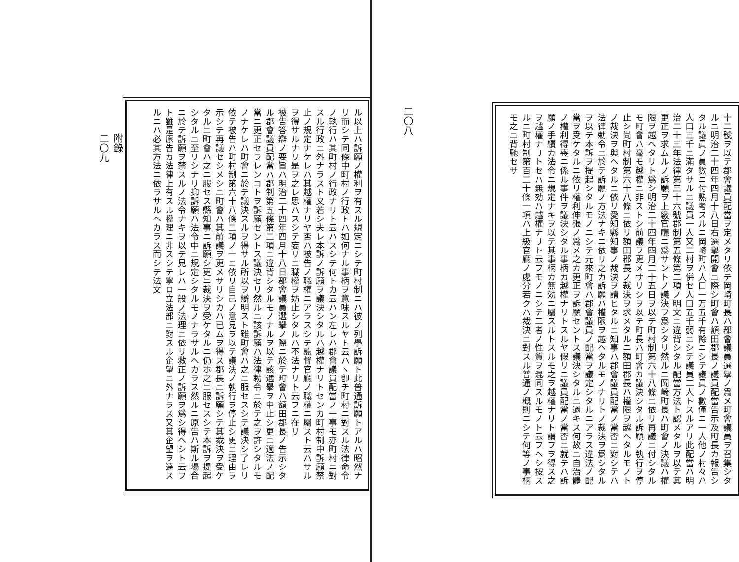十二號ヲ以テ郡會議員配當ヲ定メタリ依テ岡崎町長ハ郡會議員選擧ノ爲メ町會議員ヲ召集シタルニ明治二十四年四月十八日右選擧開會ニ際シ町會ハ額田郡長ノ議員配當告示及町長カ報告シタル議員ノ員數ニ付熟考スルニ岡崎町ハ人口一万五千有餘ニシテ議員ノ數僅ニ一人他ノ村々ハ人口三千ニ滿タサルニ議員一人又二村ヲ併セ人口五千弱ニシテ議員二人トスルアリ此配當ハ明治二十三年法律第三十六號郡制第五條第二項ノ明文ニ違背シタル配當方法ト認メタルヲ以テ其更正ヲ求ムルノ訴願ヲ上級官廳ニ爲サントノ議決ヲ爲シタリ然ルニ岡崎町長ハ町會ノ決議ハ權限ヲ越ヘタリト爲シ明治二十四年四月二十五日ヲ以テ町村制第六十八條ニ依リ再議ニ付シタルモ町會ハ毫モ越權ニ非ストシ前議ヲ更メサリシヲ以テ町長ハ町會カ議決シタル訴願ノ執行ヲ停止シ尚町村制第六十八條ニ依リ額田郡長ノ裁決ヲ求メタルニ額田郡長ハ權限ヲ越ヘタルモノトノ裁決ヲ與ヘタルニ依リ愛知縣知事ノ裁決ヲ請ヒタルニ知事ハ郡會議員配當ノ當否ニ對シテハ法律勅令ニ於テ訴願ノ方法ナキニ依リ之カ訴願ハ權限ヲ越ヘタルモノナリトノ裁決ヲ爲シタルヲ以テ本訴ヲ提起シタルモノニシテ元來町會ハ郡會議員ノ配當ヲ議定シタルニアラス違法ノ配當ヲ受ケタルニ依リ權利伸張ノ爲メ之カ更正ヲ訴願セントス議決シタルニ過キス何故ニ自治體ノ權利得喪ニ係ル事件ヲ議決シタル事柄カ越權ナリトスルヤ假リニ議員配當ノ當否ニ就テハ訴願ノ手續カ法令ニ規定ナキヲ以テ其事柄カ無効ニ屬スルトスルモ之ヲ越權ナリト謂フヲ得ス之ヲ越權ナリトセハ無効ハ越權ナリト云フモノニシテ二者ノ性質ヲ混同スルモノト云フヘシ按スルニ町村制第百二十條一項ハ上級官廳ノ處分若クハ裁決ニ對スル普通ノ概則ニシテ何等ノ事柄モ之ニ背馳セサ
二〇八
ル以上ハ訴願ノ權利ヲ有スル規定ニシテ町村制ニハ彼ノ列擧訴願ト此普通訴願トアルハ昭然ナリ而シテ同條中町村ノ行政トハ如何ナル事柄ヲ意味スルヤト云ハヽ卽チ町村ニ對スル法律命令ノ執行ハ其町村ノ行政ナリト云ハスシテ何トカ云ハン左レハ郡會議員配當ノ一事モ亦町村ニ對スル行政ニ外ナラスト又若シ夫レ本訴ノ訴願ヲ議決シタルハ越權ナリトセンカ町村制中訴願禁止ノ規定ナケレハ其越權ナリヤ否ハ被告ノ職權ニアラスシテ監督官廳ノ職權ニ屬スト云ハサルヲ得サルナリ是ヲ之レ思ハスシテ妄リニ職權ヲ妨止シタルハ不法ナリト云フニ在リ
被告答辯ノ要旨ハ明治二十四年四月十八日郡會議員選擧ノ際ニ於テ町會ハ額田郡長ノ告示シタル郡會議員配當ハ郡制第五條第二項ニ違背シタルモノナルヲ以テ該選擧ヲ中止シ更ニ適法ノ配當ニ更正セラレンコトヲ訴願セントス議決セリ然ルニ該訴願ハ法律勅令ニ於テ之ヲ許シタルモノナケレハ町會ニ於テ議決スルヲ得サル所以ヲ辯明スト雖町會ハ之ニ服セスシテ議決シ了レリ依テ被告ハ町村制第六十八條二項ノ一ニ依リ自己ノ意見ヲ以テ議決ノ執行ヲ停止シ更ニ理由ヲ示シテ再議セシメシニ町會ハ其前議ヲ更メサリシカハ已ムヲ得ス郡長ニ訴願シテ其裁決ヲ受ケタルニ町會ハ之ニ服セス縣知事ニ訴願シ更ニ裁決ヲ受ケタルニ仍ホ之ニ服セスシテ本訴ヲ提起シタルニ至リシナリ抑訴願ハ法令中ニ規定シタルモノナラサルヘカラス然ルニ原告ハ斯ル場合ニ於テ訴願ヲ禁スルノ法令ナキヲ以テ見レハ一般ノ法理ニ依リ救正ノ訴願ヲ爲シ得ヘシト云フト雖是原告カ法律上有スル權理ニ非スシテ寧ロ立法部ニ對スル企望ニ外ナラス又其企望ヲ達スルニハ必其方法ニ依ラサルヘカラス而シテ法文
附錄
二〇九